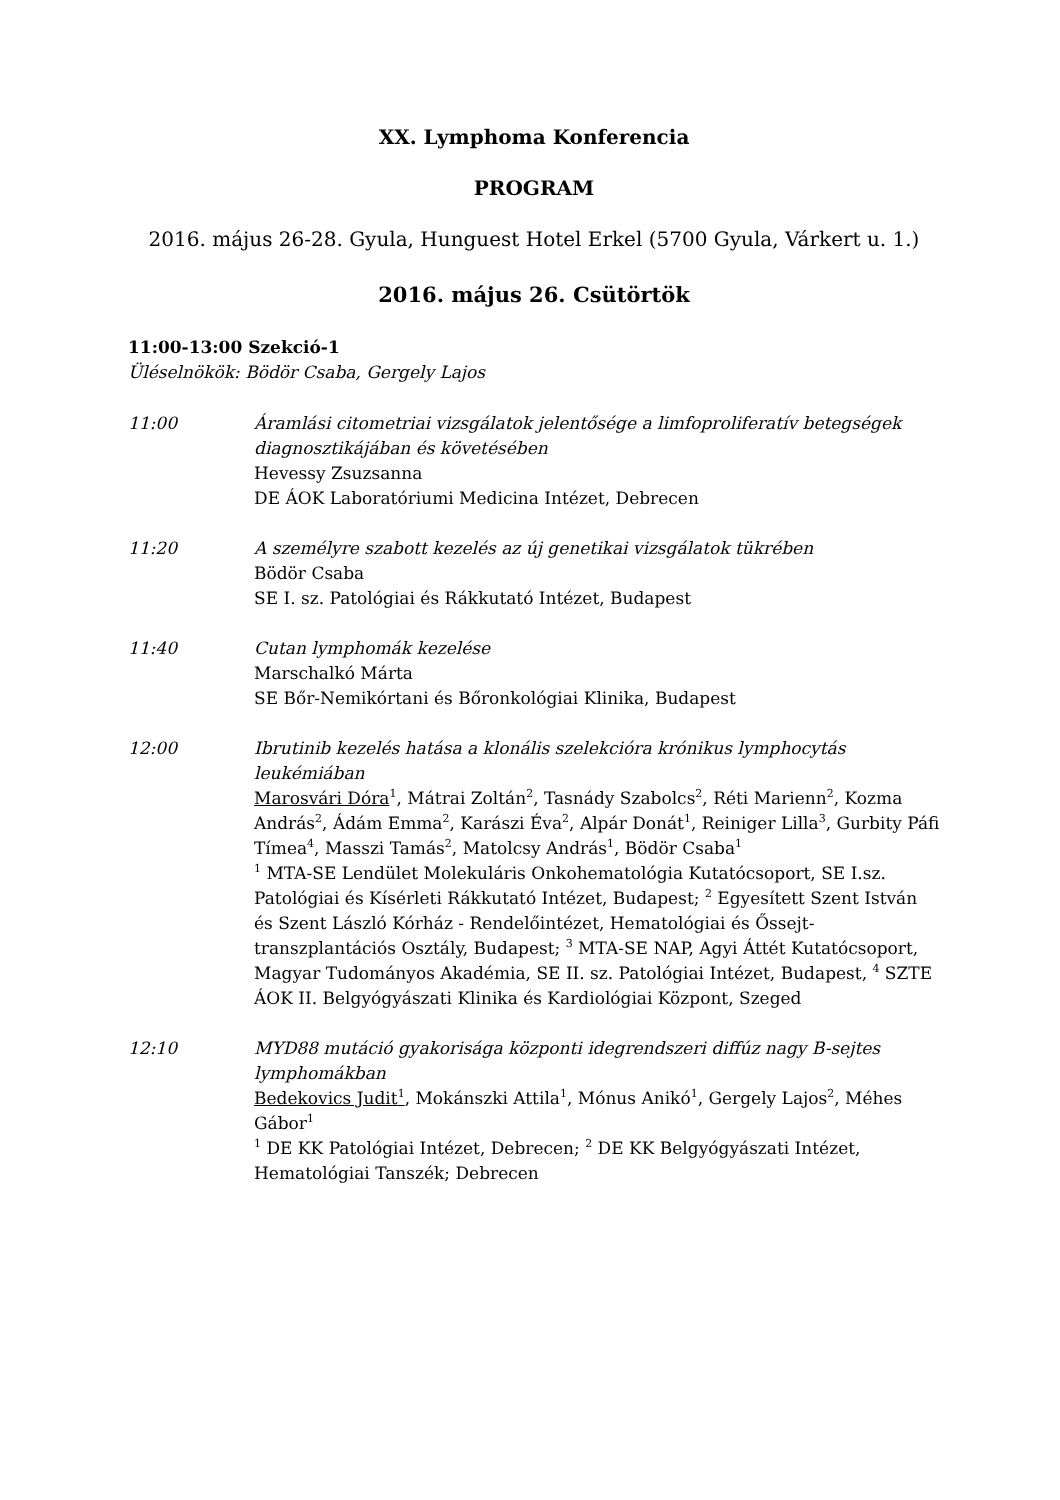XX. Lymphoma Konferencia
PROGRAM
2016. május 26-28. Gyula, Hunguest Hotel Erkel (5700 Gyula, Várkert u. 1.)
2016. május 26. Csütörtök
11:00-13:00 Szekció-1
Üléselnökök: Bödör Csaba, Gergely Lajos
11:00 Áramlási citometriai vizsgálatok jelentősége a limfoproliferatív betegségek diagnosztikájában és követésében
Hevessy Zsuzsanna
DE ÁOK Laboratóriumi Medicina Intézet, Debrecen
11:20 A személyre szabott kezelés az új genetikai vizsgálatok tükrében
Bödör Csaba
SE I. sz. Patológiai és Rákkutató Intézet, Budapest
11:40 Cutan lymphomák kezelése
Marschalkó Márta
SE Bőr-Nemikórtani és Bőronkológiai Klinika, Budapest
12:00 Ibrutinib kezelés hatása a klonális szelekcióra krónikus lymphocytás leukémiában
Marosvári Dóra<sup>1</sup>, Mátrai Zoltán<sup>2</sup>, Tasnády Szabolcs<sup>2</sup>, Réti Marienn<sup>2</sup>, Kozma András<sup>2</sup>, Ádám Emma<sup>2</sup>, Karászi Éva<sup>2</sup>, Alpár Donát<sup>1</sup>, Reiniger Lilla<sup>3</sup>, Gurbity Páfi Tímea<sup>4</sup>, Masszi Tamás<sup>2</sup>, Matolcsy András<sup>1</sup>, Bödör Csaba<sup>1</sup>
<sup>1</sup> MTA-SE Lendület Molekuláris Onkohematológia Kutatócsoport, SE I.sz. Patológiai és Kísérleti Rákkutató Intézet, Budapest; <sup>2</sup> Egyesített Szent István és Szent László Kórház - Rendelőintézet, Hematológiai és Őssejt-transzplantációs Osztály, Budapest; <sup>3</sup> MTA-SE NAP, Agyi Áttét Kutatócsoport, Magyar Tudományos Akadémia, SE II. sz. Patológiai Intézet, Budapest, <sup>4</sup> SZTE ÁOK II. Belgyógyászati Klinika és Kardiológiai Központ, Szeged
12:10 MYD88 mutáció gyakorisága központi idegrendszeri diffúz nagy B-sejtes lymphomákban
Bedekovics Judit<sup>1</sup>, Mokánszki Attila<sup>1</sup>, Mónus Anikó<sup>1</sup>, Gergely Lajos<sup>2</sup>, Méhes Gábor<sup>1</sup>
<sup>1</sup> DE KK Patológiai Intézet, Debrecen; <sup>2</sup> DE KK Belgyógyászati Intézet, Hematológiai Tanszék; Debrecen